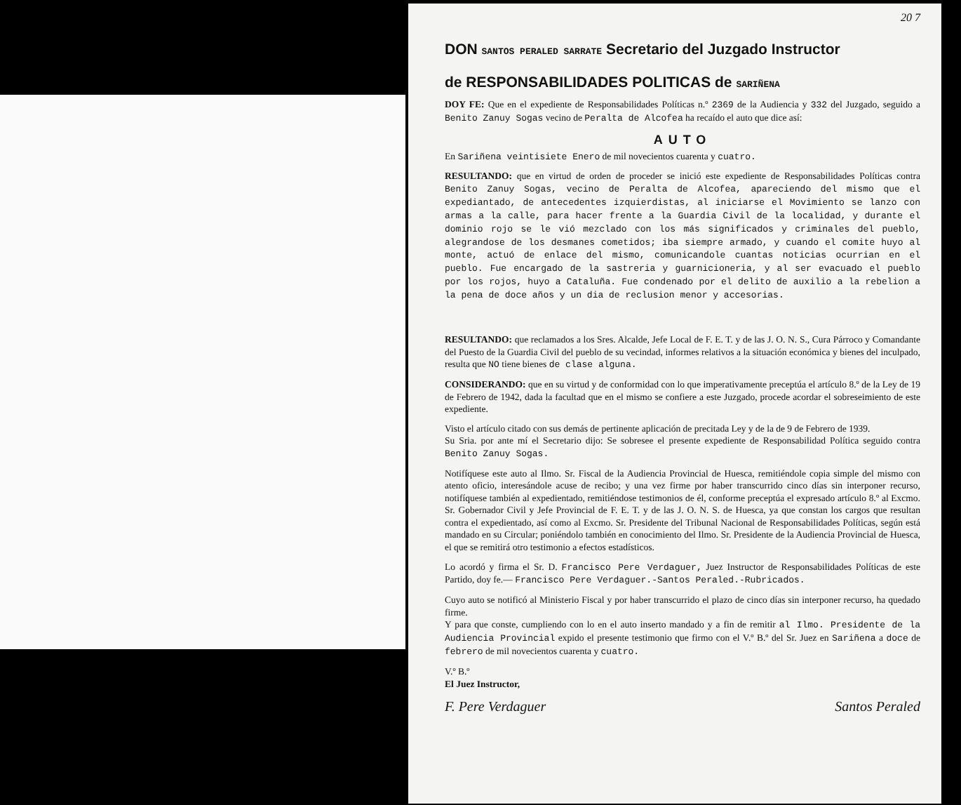20 7
DON SANTOS PERALED SARRATE Secretario del Juzgado Instructor
de RESPONSABILIDADES POLITICAS de SARIÑENA
DOY FE: Que en el expediente de Responsabilidades Políticas n.º 2369 de la Audiencia y 332 del Juzgado, seguido a Benito Zanuy Sogas vecino de Peralta de Alcofea ha recaído el auto que dice así:
AUTO
En Sariñena veintisiete Enero de mil novecientos cuarenta y cuatro.
RESULTANDO: que en virtud de orden de proceder se inició este expediente de Responsabilidades Políticas contra Benito Zanuy Sogas, vecino de Peralta de Alcofea, apareciendo del mismo que el expediantado, de antecedentes izquierdistas, al iniciarse el Movimiento se lanzo con armas a la calle, para hacer frente a la Guardia Civil de la localidad, y durante el dominio rojo se le vió mezclado con los más significados y criminales del pueblo, alegrandose de los desmanes cometidos; iba siempre armado, y cuando el comite huyo al monte, actuó de enlace del mismo, comunicandole cuantas noticias ocurrian en el pueblo. Fue encargado de la sastreria y guarnicioneria, y al ser evacuado el pueblo por los rojos, huyo a Cataluña. Fue condenado por el delito de auxilio a la rebelion a la pena de doce años y un dia de reclusion menor y accesorias.
RESULTANDO: que reclamados a los Sres. Alcalde, Jefe Local de F. E. T. y de las J. O. N. S., Cura Párroco y Comandante del Puesto de la Guardia Civil del pueblo de su vecindad, informes relativos a la situación económica y bienes del inculpado, resulta que NO tiene bienes de clase alguna.
CONSIDERANDO: que en su virtud y de conformidad con lo que imperativamente preceptúa el artículo 8.º de la Ley de 19 de Febrero de 1942, dada la facultad que en el mismo se confiere a este Juzgado, procede acordar el sobreseimiento de este expediente.
Visto el artículo citado con sus demás de pertinente aplicación de precitada Ley y de la de 9 de Febrero de 1939.
Su Sria. por ante mí el Secretario dijo: Se sobresee el presente expediente de Responsabilidad Política seguido contra Benito Zanuy Sogas.
Notifíquese este auto al Ilmo. Sr. Fiscal de la Audiencia Provincial de Huesca, remitiéndole copia simple del mismo con atento oficio, interesándole acuse de recibo; y una vez firme por haber transcurrido cinco días sin interponer recurso, notifíquese también al expedientado, remitiéndose testimonios de él, conforme preceptúa el expresado artículo 8.º al Excmo. Sr. Gobernador Civil y Jefe Provincial de F. E. T. y de las J. O. N. S. de Huesca, ya que constan los cargos que resultan contra el expedientado, así como al Excmo. Sr. Presidente del Tribunal Nacional de Responsabilidades Políticas, según está mandado en su Circular; poniéndolo también en conocimiento del Ilmo. Sr. Presidente de la Audiencia Provincial de Huesca, el que se remitirá otro testimonio a efectos estadísticos.
Lo acordó y firma el Sr. D. Francisco Pere Verdaguer, Juez Instructor de Responsabilidades Políticas de este Partido, doy fe.— Francisco Pere Verdaguer.-Santos Peraled.-Rubricados.
Cuyo auto se notificó al Ministerio Fiscal y por haber transcurrido el plazo de cinco días sin interponer recurso, ha quedado firme.
Y para que conste, cumpliendo con lo en el auto inserto mandado y a fin de remitir al Ilmo. Presidente de la Audiencia Provincial expido el presente testimonio que firmo con el V.º B.º del Sr. Juez en Sariñena a doce de febrero de mil novecientos cuarenta y cuatro.
V.º B.º
El Juez Instructor,
F. Pere Verdaguer Santos Peraled